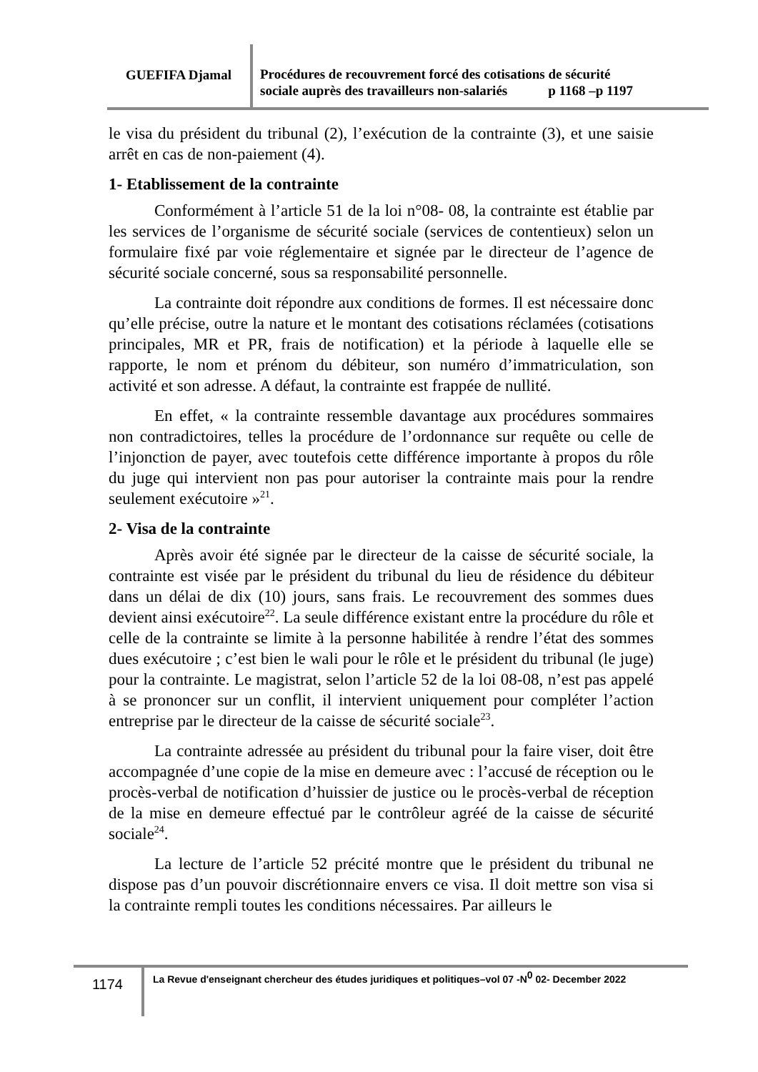GUEFIFA Djamal
Procédures de recouvrement forcé des cotisations de sécurité
sociale auprès des travailleurs non-salariés p 1168 –p 1197
le visa du président du tribunal (2), l’exécution de la contrainte (3), et une saisie arrêt en cas de non-paiement (4).
1- Etablissement de la contrainte
Conformément à l’article 51 de la loi n°08- 08, la contrainte est établie par les services de l’organisme de sécurité sociale (services de contentieux) selon un formulaire fixé par voie réglementaire et signée par le directeur de l’agence de sécurité sociale concerné, sous sa responsabilité personnelle.
La contrainte doit répondre aux conditions de formes. Il est nécessaire donc qu’elle précise, outre la nature et le montant des cotisations réclamées (cotisations principales, MR et PR, frais de notification) et la période à laquelle elle se rapporte, le nom et prénom du débiteur, son numéro d’immatriculation, son activité et son adresse. A défaut, la contrainte est frappée de nullité.
En effet, « la contrainte ressemble davantage aux procédures sommaires non contradictoires, telles la procédure de l’ordonnance sur requête ou celle de l’injonction de payer, avec toutefois cette différence importante à propos du rôle du juge qui intervient non pas pour autoriser la contrainte mais pour la rendre seulement exécutoire »<sup>21</sup>.
2- Visa de la contrainte
Après avoir été signée par le directeur de la caisse de sécurité sociale, la contrainte est visée par le président du tribunal du lieu de résidence du débiteur dans un délai de dix (10) jours, sans frais. Le recouvrement des sommes dues devient ainsi exécutoire<sup>22</sup>. La seule différence existant entre la procédure du rôle et celle de la contrainte se limite à la personne habilitée à rendre l’état des sommes dues exécutoire ; c’est bien le wali pour le rôle et le président du tribunal (le juge) pour la contrainte. Le magistrat, selon l’article 52 de la loi 08-08, n’est pas appelé à se prononcer sur un conflit, il intervient uniquement pour compléter l’action entreprise par le directeur de la caisse de sécurité sociale<sup>23</sup>.
La contrainte adressée au président du tribunal pour la faire viser, doit être accompagnée d’une copie de la mise en demeure avec : l’accusé de réception ou le procès-verbal de notification d’huissier de justice ou le procès-verbal de réception de la mise en demeure effectué par le contrôleur agréé de la caisse de sécurité sociale<sup>24</sup>.
La lecture de l’article 52 précité montre que le président du tribunal ne dispose pas d’un pouvoir discrétionnaire envers ce visa. Il doit mettre son visa si la contrainte rempli toutes les conditions nécessaires. Par ailleurs le
1174
La Revue d'enseignant chercheur des études juridiques et politiques–vol 07 -N<sup>0</sup> 02- December 2022